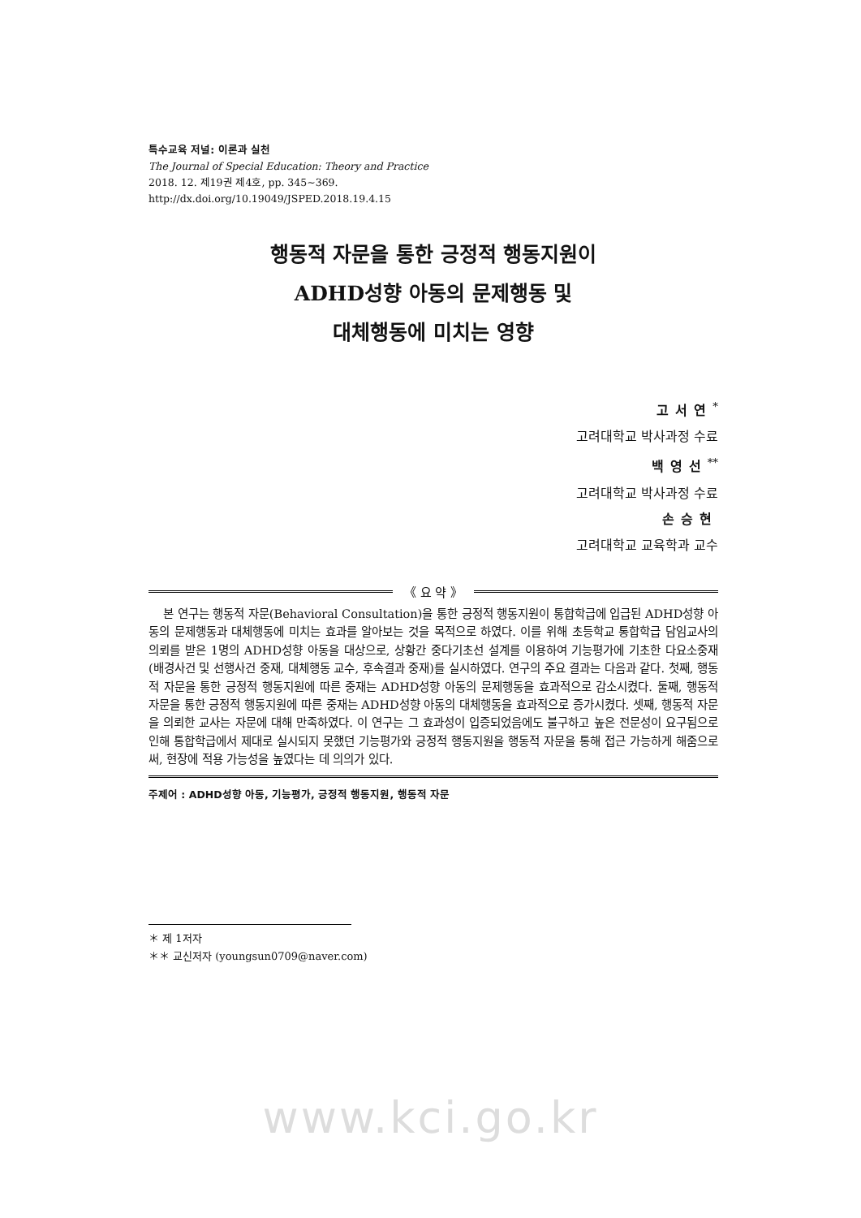특수교육 저널: 이론과 실천
The Journal of Special Education: Theory and Practice
2018. 12. 제19권 제4호, pp. 345~369.
http://dx.doi.org/10.19049/JSPED.2018.19.4.15
행동적 자문을 통한 긍정적 행동지원이
ADHD성향 아동의 문제행동 및
대체행동에 미치는 영향
고서연<sup>*</sup>
고려대학교 박사과정 수료
백영선<sup>**</sup>
고려대학교 박사과정 수료
손승현
고려대학교 교육학과 교수
《 요 약 》
본 연구는 행동적 자문(Behavioral Consultation)을 통한 긍정적 행동지원이 통합학급에 입급된 ADHD성향 아동의 문제행동과 대체행동에 미치는 효과를 알아보는 것을 목적으로 하였다. 이를 위해 초등학교 통합학급 담임교사의 의뢰를 받은 1명의 ADHD성향 아동을 대상으로, 상황간 중다기초선 설계를 이용하여 기능평가에 기초한 다요소중재(배경사건 및 선행사건 중재, 대체행동 교수, 후속결과 중재)를 실시하였다. 연구의 주요 결과는 다음과 같다. 첫째, 행동적 자문을 통한 긍정적 행동지원에 따른 중재는 ADHD성향 아동의 문제행동을 효과적으로 감소시켰다. 둘째, 행동적 자문을 통한 긍정적 행동지원에 따른 중재는 ADHD성향 아동의 대체행동을 효과적으로 증가시켰다. 셋째, 행동적 자문을 의뢰한 교사는 자문에 대해 만족하였다. 이 연구는 그 효과성이 입증되었음에도 불구하고 높은 전문성이 요구됨으로 인해 통합학급에서 제대로 실시되지 못했던 기능평가와 긍정적 행동지원을 행동적 자문을 통해 접근 가능하게 해줌으로써, 현장에 적용 가능성을 높였다는 데 의의가 있다.
주제어 : ADHD성향 아동, 기능평가, 긍정적 행동지원, 행동적 자문
＊ 제 1저자
＊＊ 교신저자 (youngsun0709@naver.com)
www.kci.go.kr